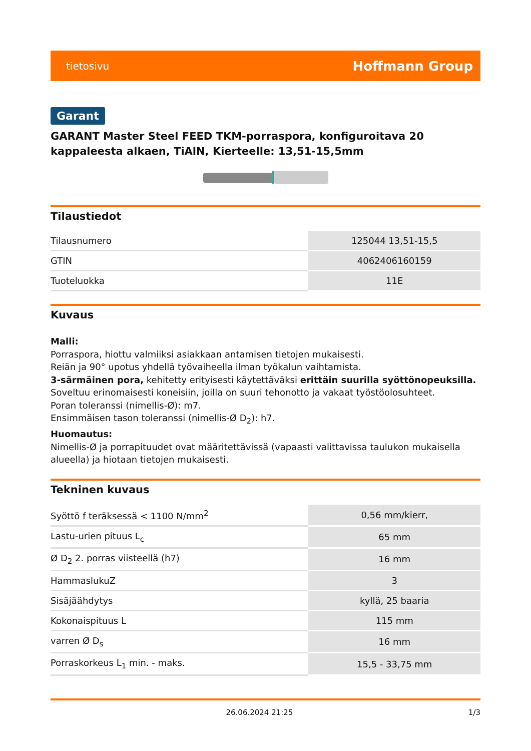tietosivu Hoffmann Group
Garant
GARANT Master Steel FEED TKM-porraspora, konfiguroitava 20 kappaleesta alkaen, TiAlN, Kierteelle: 13,51-15,5mm
Tilaustiedot
| Tilausnumero | 125044 13,51-15,5 |
| GTIN | 4062406160159 |
| Tuoteluokka | 11E |
Kuvaus
Malli:
Porraspora, hiottu valmiiksi asiakkaan antamisen tietojen mukaisesti.
Reiän ja 90° upotus yhdellä työvaiheella ilman työkalun vaihtamista.
3-särmäinen pora, kehitetty erityisesti käytettäväksi erittäin suurilla syöttönopeuksilla.
Soveltuu erinomaisesti koneisiin, joilla on suuri tehonotto ja vakaat työstöolosuhteet.
Poran toleranssi (nimellis-Ø): m7.
Ensimmäisen tason toleranssi (nimellis-Ø D<sub>2</sub>): h7.
Huomautus:
Nimellis-Ø ja porrapituudet ovat määritettävissä (vapaasti valittavissa taulukon mukaisella alueella) ja hiotaan tietojen mukaisesti.
Tekninen kuvaus
| Syöttö f teräksessä < 1100 N/mm<sup>2</sup> | 0,56 mm/kierr, |
| Lastu-urien pituus L<sub>c</sub> | 65 mm |
| Ø D<sub>2</sub> 2. porras viisteellä (h7) | 16 mm |
| HammaslukuZ | 3 |
| Sisäjäähdytys | kyllä, 25 baaria |
| Kokonaispituus L | 115 mm |
| varren Ø D<sub>s</sub> | 16 mm |
| Porraskorkeus L<sub>1</sub> min. - maks. | 15,5 - 33,75 mm |
26.06.2024 21:25 1/3